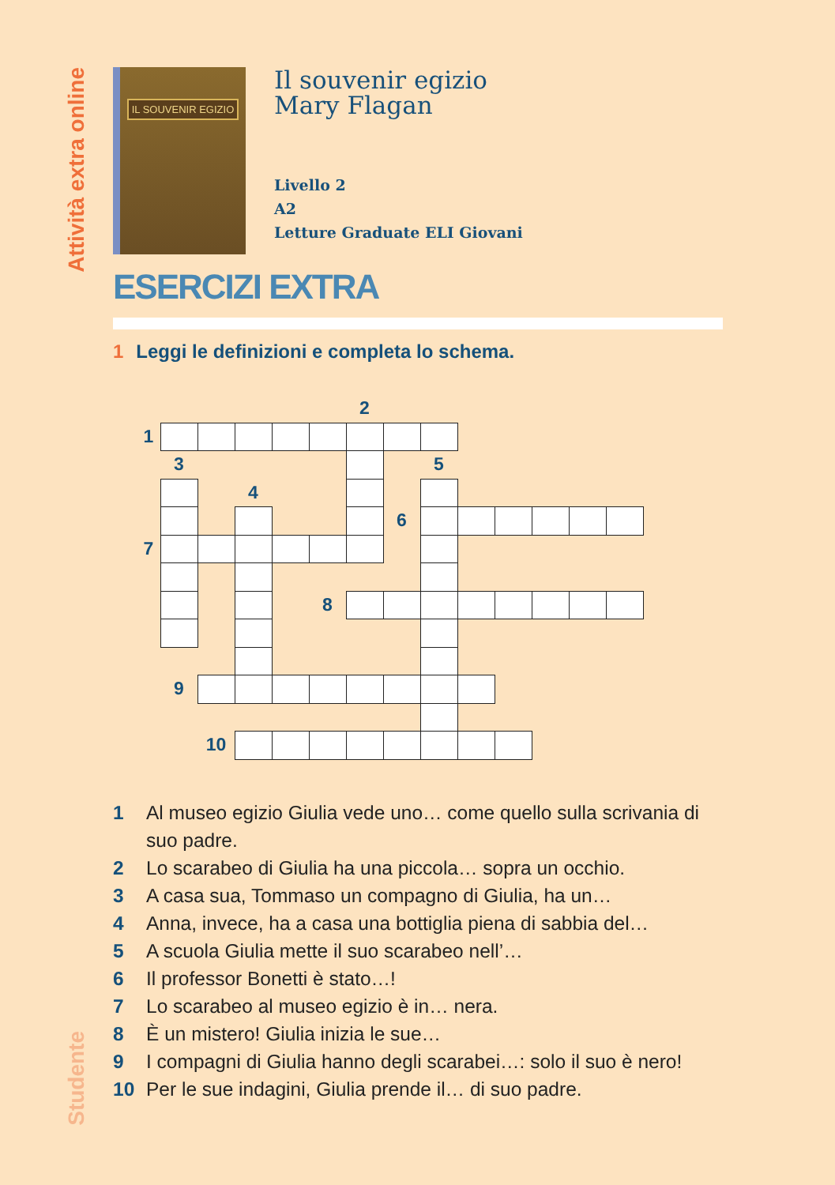Attività extra online
Studente
IL SOUVENIR EGIZIO
Il souvenir egizio
Mary Flagan
Livello 2
A2
Letture Graduate ELI Giovani
ESERCIZI EXTRA
1 Leggi le definizioni e completa lo schema.
2
1
3
5
4
6
7
8
9
10
1 Al museo egizio Giulia vede uno… come quello sulla scrivania di suo padre.
2 Lo scarabeo di Giulia ha una piccola… sopra un occhio.
3 A casa sua, Tommaso un compagno di Giulia, ha un…
4 Anna, invece, ha a casa una bottiglia piena di sabbia del…
5 A scuola Giulia mette il suo scarabeo nell’…
6 Il professor Bonetti è stato…!
7 Lo scarabeo al museo egizio è in… nera.
8 È un mistero! Giulia inizia le sue…
9 I compagni di Giulia hanno degli scarabei…: solo il suo è nero!
10 Per le sue indagini, Giulia prende il… di suo padre.